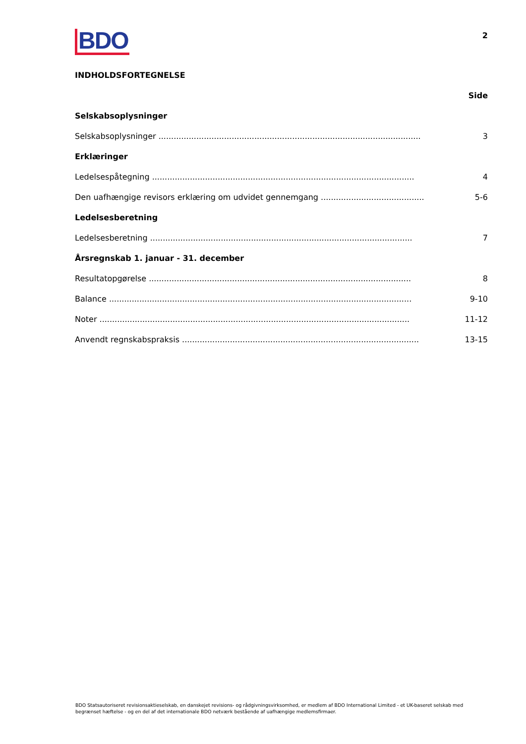BDO
2
INDHOLDSFORTEGNELSE
Side
Selskabsoplysninger
Selskabsoplysninger ........................................................................................................ 3
Erklæringer
Ledelsespåtegning ........................................................................................................ 4
Den uafhængige revisors erklæring om udvidet gennemgang ........................................................ 5-6
Ledelsesberetning
Ledelsesberetning ........................................................................................................ 7
Årsregnskab 1. januar - 31. december
Resultatopgørelse ........................................................................................................ 8
Balance ........................................................................................................................ 9-10
Noter ........................................................................................................................... 11-12
Anvendt regnskabspraksis .............................................................................................. 13-15
BDO Statsautoriseret revisionsaktieselskab, en danskejet revisions- og rådgivningsvirksomhed, er medlem af BDO International Limited - et UK-baseret selskab med begrænset hæftelse - og en del af det internationale BDO netværk bestående af uafhængige medlemsfirmaer.